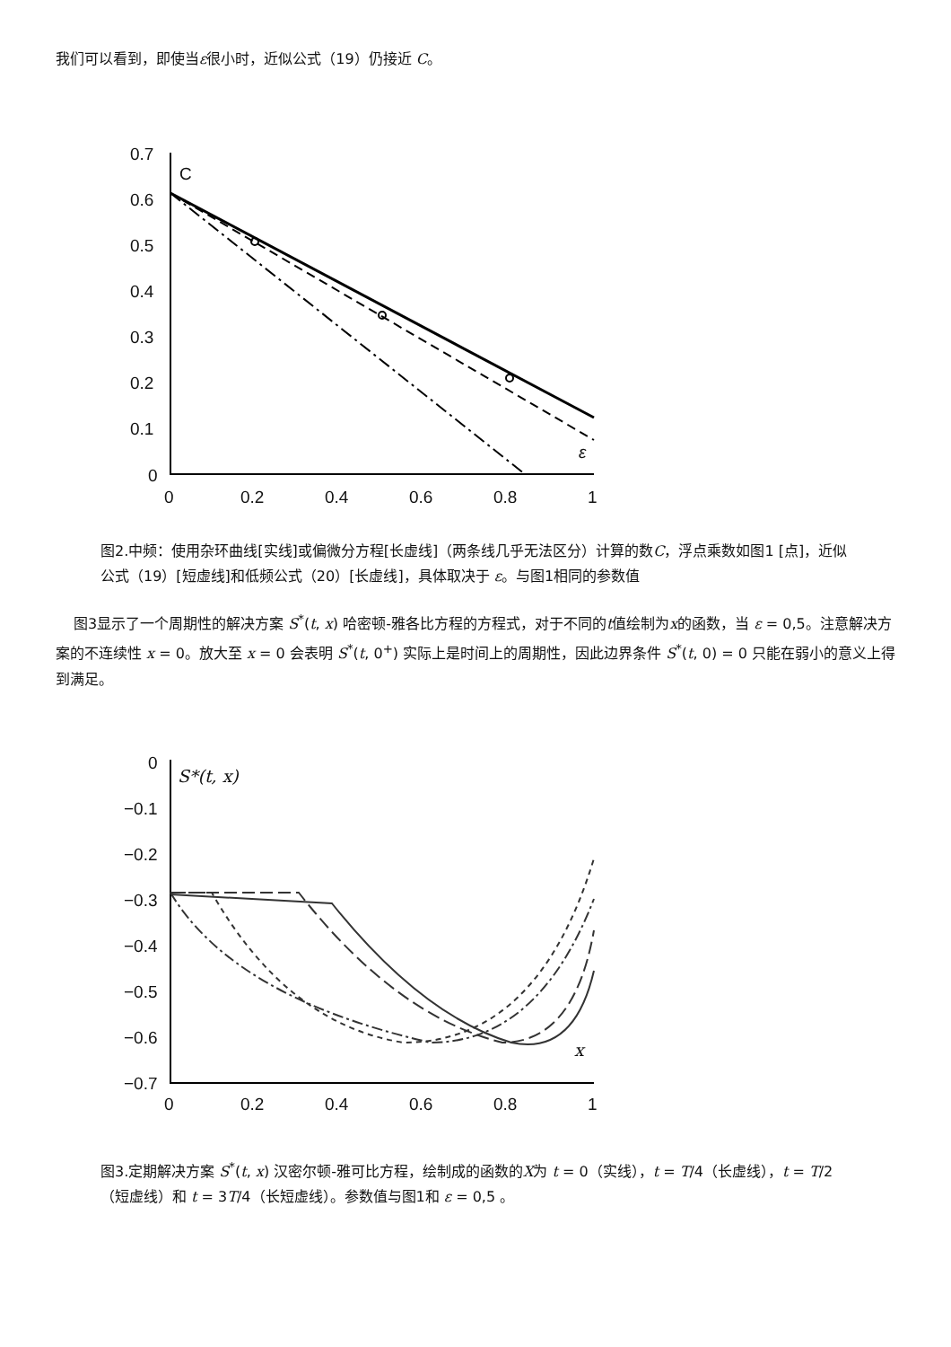我们可以看到，即使当ε很小时，近似公式（19）仍接近 C。
0.7
0.6
0.5
0.4
0.3
0.2
0.1
0
0
0.2
0.4
0.6
0.8
1
C
ε
图2.中频：使用杂环曲线[实线]或偏微分方程[长虚线]（两条线几乎无法区分）计算的数C，浮点乘数如图1 [点]，近似公式（19）[短虚线]和低频公式（20）[长虚线]，具体取决于 ε。与图1相同的参数值
图3显示了一个周期性的解决方案 S<sup>*</sup>(t, x) 哈密顿-雅各比方程的方程式，对于不同的t值绘制为x的函数，当 ε = 0,5。注意解决方案的不连续性 x = 0。放大至 x = 0 会表明 S<sup>*</sup>(t, 0<sup>+</sup>) 实际上是时间上的周期性，因此边界条件 S<sup>*</sup>(t, 0) = 0 只能在弱小的意义上得到满足。
0
−0.1
−0.2
−0.3
−0.4
−0.5
−0.6
−0.7
0
0.2
0.4
0.6
0.8
1
S*(t, x)
x
图3.定期解决方案 S<sup>*</sup>(t, x) 汉密尔顿-雅可比方程，绘制成的函数的X为 t = 0（实线），t = T/4（长虚线），t = T/2（短虚线）和 t = 3T/4（长短虚线）。参数值与图1和 ε = 0,5 。